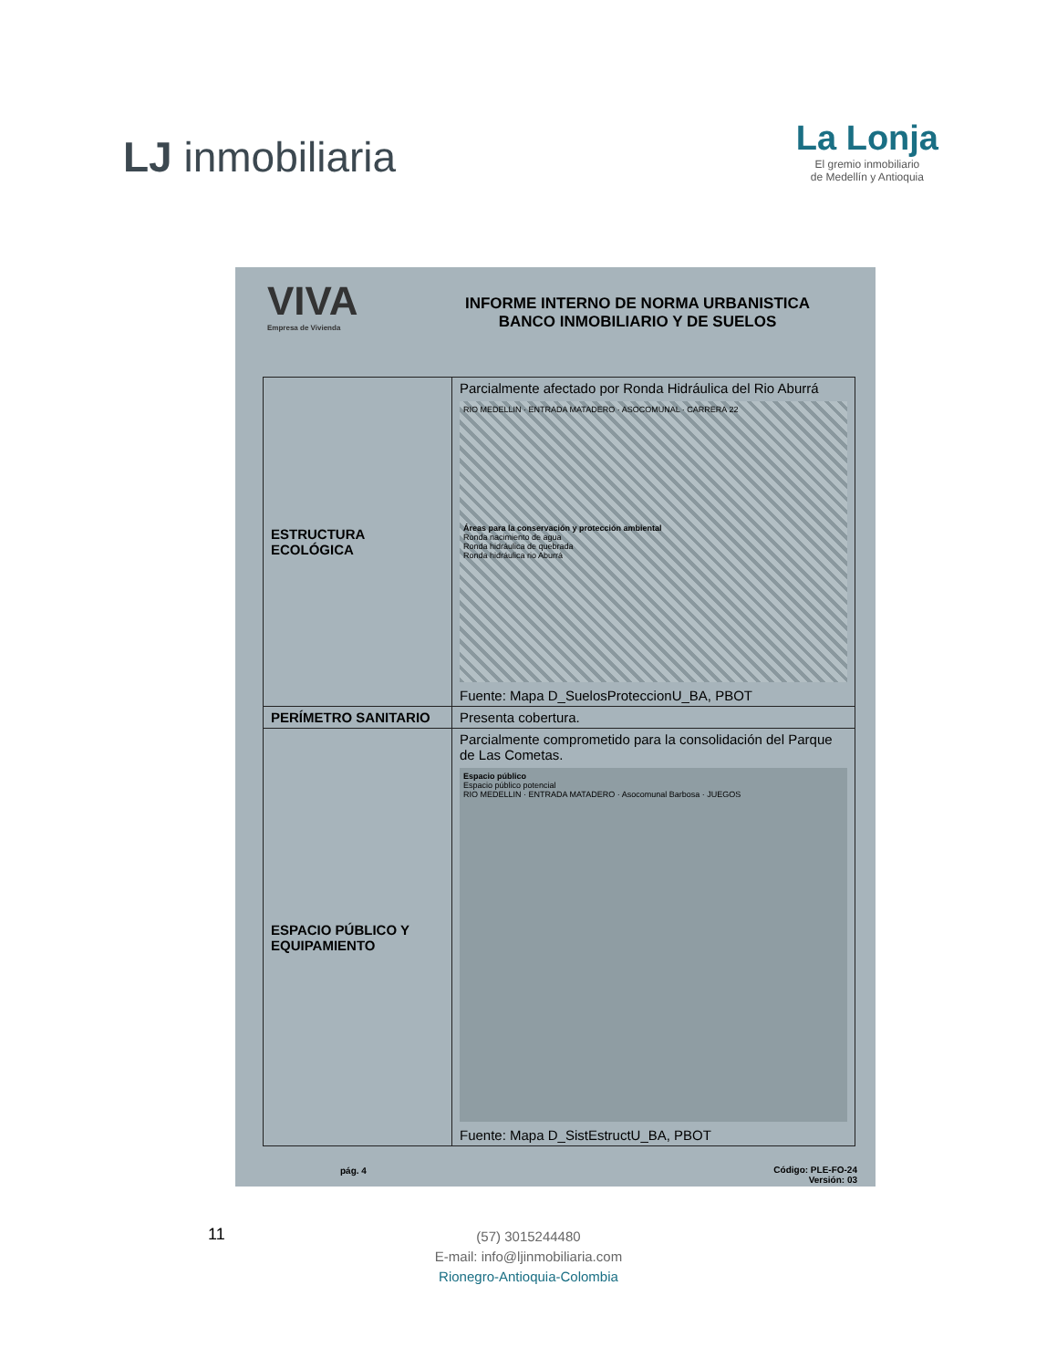LJ inmobiliaria
La Lonja
El gremio inmobiliario
de Medellín y Antioquia
VIVA
Empresa de Vivienda
INFORME INTERNO DE NORMA URBANISTICA
BANCO INMOBILIARIO Y DE SUELOS
| ESTRUCTURA ECOLÓGICA | Parcialmente afectado por Ronda Hidráulica del Rio Aburrá RIO MEDELLIN · ENTRADA MATADERO · ASOCOMUNAL · CARRERA 22 Áreas para la conservación y protección ambiental Ronda nacimiento de agua Ronda hidráulica de quebrada Ronda hidráulica rio Aburrá Fuente: Mapa D_SuelosProteccionU_BA, PBOT |
| PERÍMETRO SANITARIO | Presenta cobertura. |
| ESPACIO PÚBLICO Y EQUIPAMIENTO | Parcialmente comprometido para la consolidación del Parque de Las Cometas. Espacio público Espacio público potencial RIO MEDELLIN · ENTRADA MATADERO · Asocomunal Barbosa · JUEGOS Fuente: Mapa D_SistEstructU_BA, PBOT |
pág. 4
Código: PLE-FO-24
Versión: 03
11
(57) 3015244480
E-mail: info@ljinmobiliaria.com
Rionegro-Antioquia-Colombia